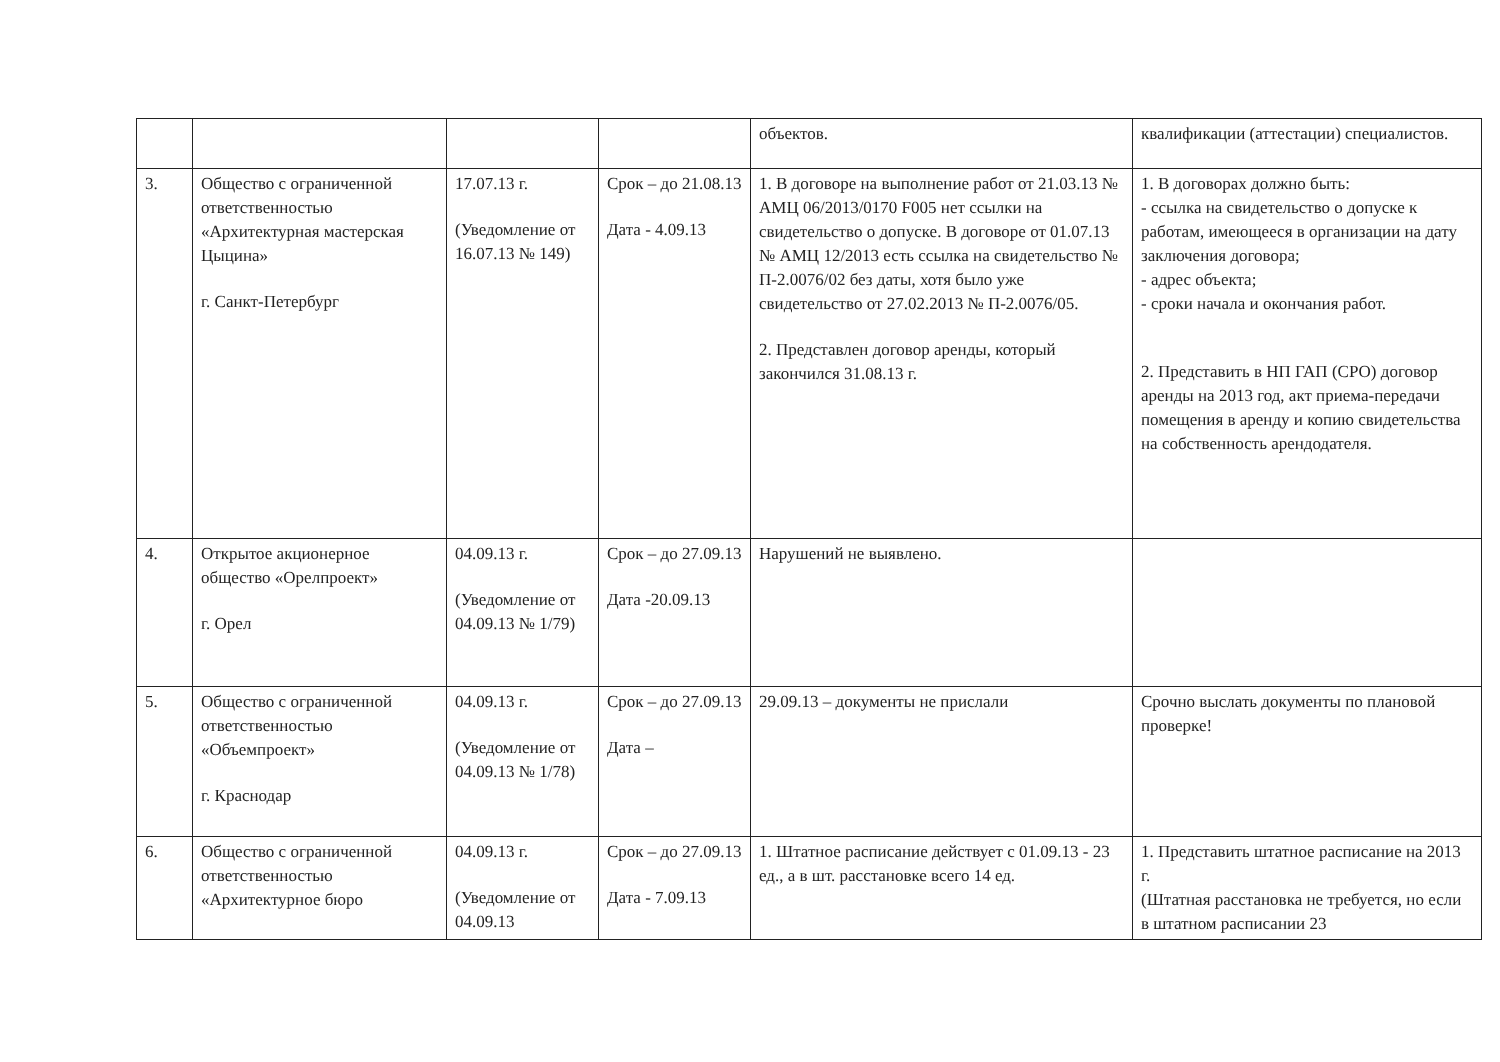| | | | | объектов. | квалификации (аттестации) специалистов. |
| 3. | Общество с ограниченной ответственностью «Архитектурная мастерская Цыцина» г. Санкт-Петербург | 17.07.13 г. (Уведомление от 16.07.13 № 149) | Срок – до 21.08.13 Дата - 4.09.13 | 1. В договоре на выполнение работ от 21.03.13 № АМЦ 06/2013/0170 F005 нет ссылки на свидетельство о допуске. В договоре от 01.07.13 № АМЦ 12/2013 есть ссылка на свидетельство № П-2.0076/02 без даты, хотя было уже свидетельство от 27.02.2013 № П-2.0076/05. 2. Представлен договор аренды, который закончился 31.08.13 г. | 1. В договорах должно быть: - ссылка на свидетельство о допуске к работам, имеющееся в организации на дату заключения договора; - адрес объекта; - сроки начала и окончания работ. 2. Представить в НП ГАП (СРО) договор аренды на 2013 год, акт приема-передачи помещения в аренду и копию свидетельства на собственность арендодателя. |
| 4. | Открытое акционерное общество «Орелпроект» г. Орел | 04.09.13 г. (Уведомление от 04.09.13 № 1/79) | Срок – до 27.09.13 Дата -20.09.13 | Нарушений не выявлено. | |
| 5. | Общество с ограниченной ответственностью «Объемпроект» г. Краснодар | 04.09.13 г. (Уведомление от 04.09.13 № 1/78) | Срок – до 27.09.13 Дата – | 29.09.13 – документы не прислали | Срочно выслать документы по плановой проверке! |
| 6. | Общество с ограниченной ответственностью «Архитектурное бюро | 04.09.13 г. (Уведомление от 04.09.13 | Срок – до 27.09.13 Дата - 7.09.13 | 1. Штатное расписание действует с 01.09.13 - 23 ед., а в шт. расстановке всего 14 ед. | 1. Представить штатное расписание на 2013 г. (Штатная расстановка не требуется, но если в штатном расписании 23 |